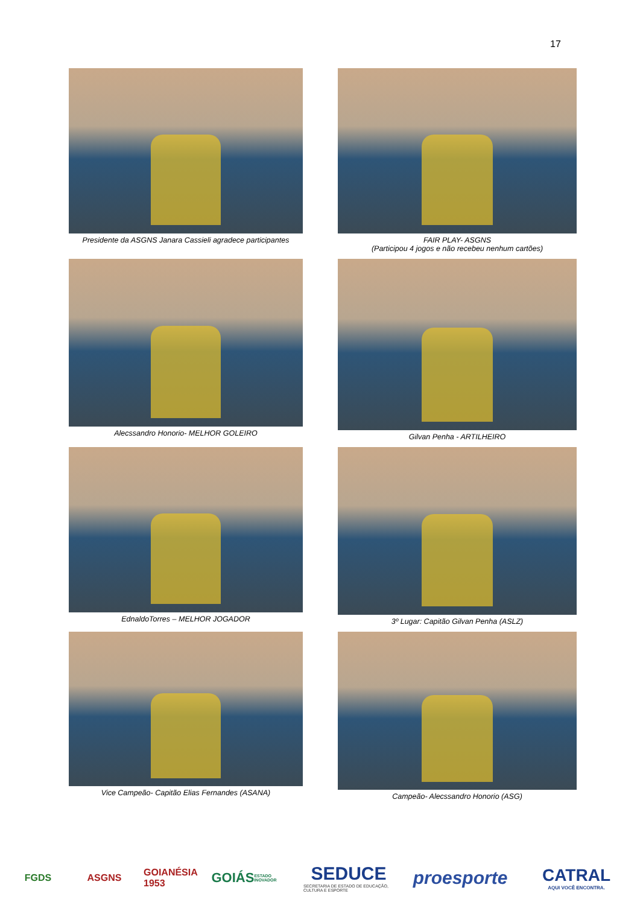17
Presidente da ASGNS Janara Cassieli agradece participantes
FAIR PLAY- ASGNS
(Participou 4 jogos e não recebeu nenhum cartões)
Alecssandro Honorio- MELHOR GOLEIRO
Gilvan Penha - ARTILHEIRO
EdnaldoTorres – MELHOR JOGADOR
3º Lugar: Capitão Gilvan Penha (ASLZ)
Vice Campeão- Capitão Elias Fernandes (ASANA)
Campeão- Alecssandro Honorio (ASG)
FGDS ASGNS
GOIANÉSIA 1953
GOIÁS ESTADO INOVADOR
SEDUCE
SECRETARIA DE ESTADO DE EDUCAÇÃO, CULTURA E ESPORTE
proesporte
CATRAL
AQUI VOCÊ ENCONTRA.